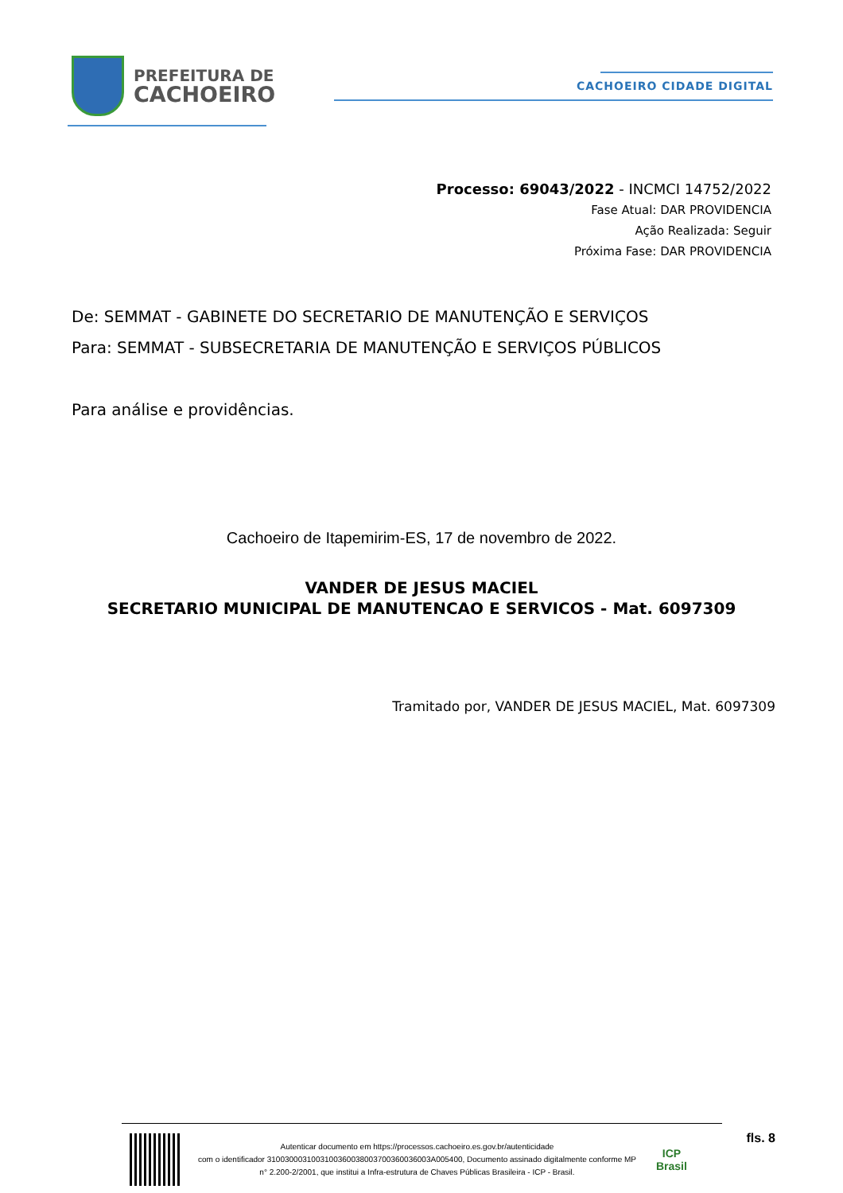PREFEITURA DE
CACHOEIRO
CACHOEIRO CIDADE DIGITAL
Processo: 69043/2022 - INCMCI 14752/2022
Fase Atual: DAR PROVIDENCIA
Ação Realizada: Seguir
Próxima Fase: DAR PROVIDENCIA
De: SEMMAT - GABINETE DO SECRETARIO DE MANUTENÇÃO E SERVIÇOS
Para: SEMMAT - SUBSECRETARIA DE MANUTENÇÃO E SERVIÇOS PÚBLICOS
Para análise e providências.
Cachoeiro de Itapemirim-ES, 17 de novembro de 2022.
VANDER DE JESUS MACIEL
SECRETARIO MUNICIPAL DE MANUTENCAO E SERVICOS - Mat. 6097309
Tramitado por, VANDER DE JESUS MACIEL, Mat. 6097309
Autenticar documento em https://processos.cachoeiro.es.gov.br/autenticidade
com o identificador 3100300031003100360038003700360036003A005400, Documento assinado digitalmente conforme MP
n° 2.200-2/2001, que institui a Infra-estrutura de Chaves Públicas Brasileira - ICP - Brasil.
ICP
Brasil
fls. 8